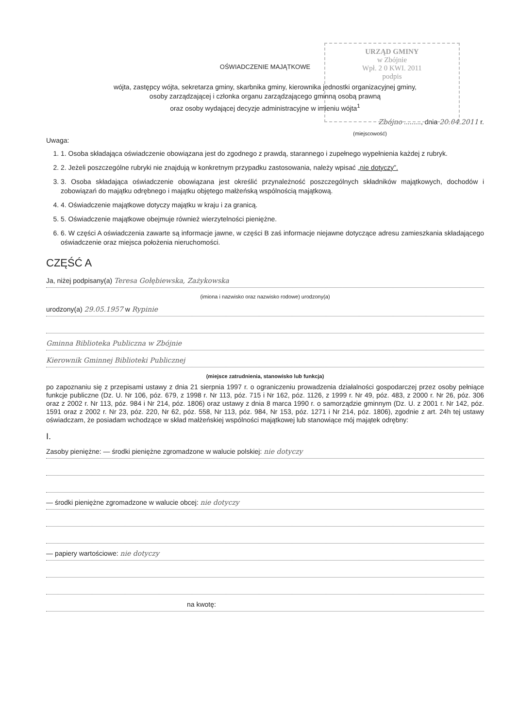URZĄD GMINY
w Zbójnie
Wpł. 2 0 KWI. 2011
podpis
OŚWIADCZENIE MAJĄTKOWE
wójta, zastępcy wójta, sekretarza gminy, skarbnika gminy, kierownika jednostki organizacyjnej gminy,
osoby zarządzającej i członka organu zarządzającego gminną osobą prawną
oraz osoby wydającej decyzje administracyjne w imieniu wójta<sup>1</sup>
Zbójno ........., dnia 20.04.2011 r.
(miejscowość)
Uwaga:
1. 1. Osoba składająca oświadczenie obowiązana jest do zgodnego z prawdą, starannego i zupełnego wypełnienia każdej z rubryk.
2. 2. Jeżeli poszczególne rubryki nie znajdują w konkretnym przypadku zastosowania, należy wpisać „nie dotyczy”.
3. 3. Osoba składająca oświadczenie obowiązana jest określić przynależność poszczególnych składników majątkowych, dochodów i zobowiązań do majątku odrębnego i majątku objętego małżeńską wspólnością majątkową.
4. 4. Oświadczenie majątkowe dotyczy majątku w kraju i za granicą.
5. 5. Oświadczenie majątkowe obejmuje również wierzytelności pieniężne.
6. 6. W części A oświadczenia zawarte są informacje jawne, w części B zaś informacje niejawne dotyczące adresu zamieszkania składającego oświadczenie oraz miejsca położenia nieruchomości.
CZĘŚĆ A
Ja, niżej podpisany(a) Teresa Gołębiewska, Zażykowska
(imiona i nazwisko oraz nazwisko rodowe) urodzony(a)
urodzony(a) 29.05.1957 w Rypinie
Gminna Biblioteka Publiczna w Zbójnie
Kierownik Gminnej Biblioteki Publicznej
(miejsce zatrudnienia, stanowisko lub funkcja)
po zapoznaniu się z przepisami ustawy z dnia 21 sierpnia 1997 r. o ograniczeniu prowadzenia działalności gospodarczej przez osoby pełniące funkcje publiczne (Dz. U. Nr 106, póz. 679, z 1998 r. Nr 113, póz. 715 i Nr 162, póz. 1126, z 1999 r. Nr 49, póz. 483, z 2000 r. Nr 26, póz. 306 oraz z 2002 r. Nr 113, póz. 984 i Nr 214, póz. 1806) oraz ustawy z dnia 8 marca 1990 r. o samorządzie gminnym (Dz. U. z 2001 r. Nr 142, póz. 1591 oraz z 2002 r. Nr 23, póz. 220, Nr 62, póz. 558, Nr 113, póz. 984, Nr 153, póz. 1271 i Nr 214, póz. 1806), zgodnie z art. 24h tej ustawy oświadczam, że posiadam wchodzące w skład małżeńskiej wspólności majątkowej lub stanowiące mój majątek odrębny:
I.
Zasoby pieniężne: — środki pieniężne zgromadzone w walucie polskiej: nie dotyczy
— środki pieniężne zgromadzone w walucie obcej: nie dotyczy
— papiery wartościowe: nie dotyczy
na kwotę: